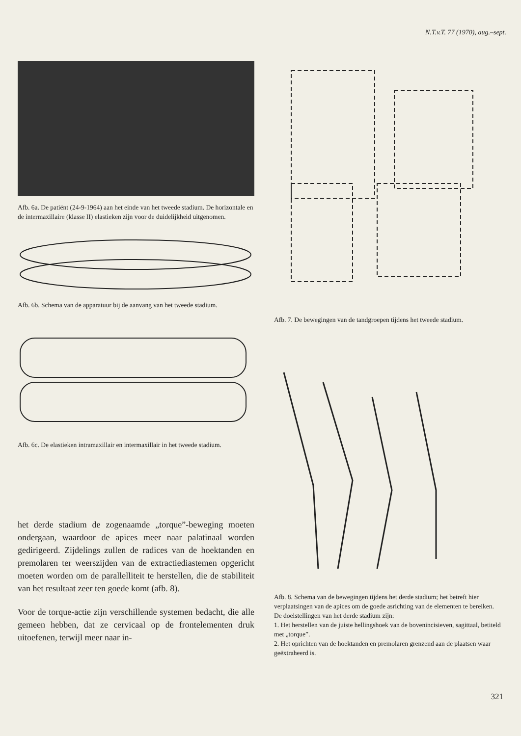N.T.v.T. 77 (1970), aug.–sept.
Afb. 6a. De patiënt (24-9-1964) aan het einde van het tweede stadium. De horizontale en de intermaxillaire (klasse II) elastieken zijn voor de duidelijkheid uitgenomen.
Afb. 6b. Schema van de apparatuur bij de aanvang van het tweede stadium.
Afb. 6c. De elastieken intramaxillair en intermaxillair in het tweede stadium.
het derde stadium de zogenaamde „torque”-beweging moeten ondergaan, waardoor de apices meer naar palatinaal worden gedirigeerd. Zijdelings zullen de radices van de hoektanden en premolaren ter weerszijden van de extractiediastemen opgericht moeten worden om de parallelliteit te herstellen, die de stabiliteit van het resultaat zeer ten goede komt (afb. 8).
Voor de torque-actie zijn verschillende systemen bedacht, die alle gemeen hebben, dat ze cervicaal op de frontelementen druk uitoefenen, terwijl meer naar in-
Afb. 7. De bewegingen van de tandgroepen tijdens het tweede stadium.
Afb. 8. Schema van de bewegingen tijdens het derde stadium; het betreft hier verplaatsingen van de apices om de goede asrichting van de elementen te bereiken.
De doelstellingen van het derde stadium zijn:
1. Het herstellen van de juiste hellingshoek van de bovenincisieven, sagittaal, betiteld met „torque”.
2. Het oprichten van de hoektanden en premolaren grenzend aan de plaatsen waar geëxtraheerd is.
321